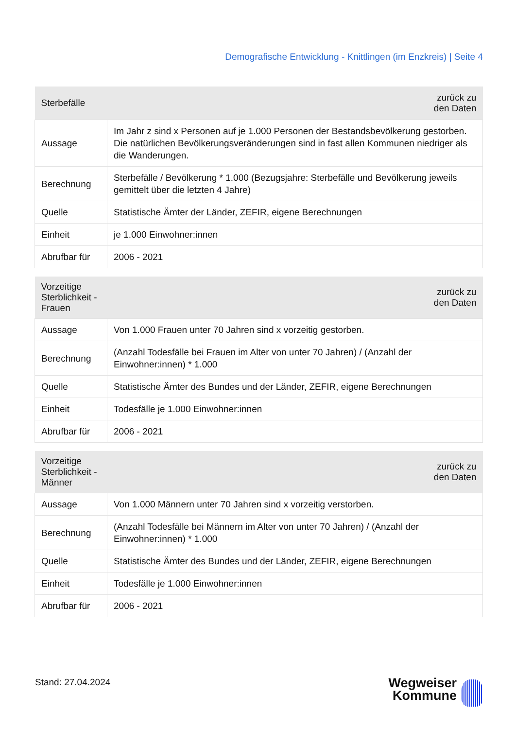Demografische Entwicklung - Knittlingen (im Enzkreis) | Seite 4
| Sterbefälle | zurück zu den Daten |
| --- | --- |
| Aussage | Im Jahr z sind x Personen auf je 1.000 Personen der Bestandsbevölkerung gestorben. Die natürlichen Bevölkerungsveränderungen sind in fast allen Kommunen niedriger als die Wanderungen. |
| Berechnung | Sterbefälle / Bevölkerung * 1.000 (Bezugsjahre: Sterbefälle und Bevölkerung jeweils gemittelt über die letzten 4 Jahre) |
| Quelle | Statistische Ämter der Länder, ZEFIR, eigene Berechnungen |
| Einheit | je 1.000 Einwohner:innen |
| Abrufbar für | 2006 - 2021 |
| Vorzeitige Sterblichkeit - Frauen | zurück zu den Daten |
| --- | --- |
| Aussage | Von 1.000 Frauen unter 70 Jahren sind x vorzeitig gestorben. |
| Berechnung | (Anzahl Todesfälle bei Frauen im Alter von unter 70 Jahren) / (Anzahl der Einwohner:innen) * 1.000 |
| Quelle | Statistische Ämter des Bundes und der Länder, ZEFIR, eigene Berechnungen |
| Einheit | Todesfälle je 1.000 Einwohner:innen |
| Abrufbar für | 2006 - 2021 |
| Vorzeitige Sterblichkeit - Männer | zurück zu den Daten |
| --- | --- |
| Aussage | Von 1.000 Männern unter 70 Jahren sind x vorzeitig verstorben. |
| Berechnung | (Anzahl Todesfälle bei Männern im Alter von unter 70 Jahren) / (Anzahl der Einwohner:innen) * 1.000 |
| Quelle | Statistische Ämter des Bundes und der Länder, ZEFIR, eigene Berechnungen |
| Einheit | Todesfälle je 1.000 Einwohner:innen |
| Abrufbar für | 2006 - 2021 |
Stand: 27.04.2024
Wegweiser
Kommune